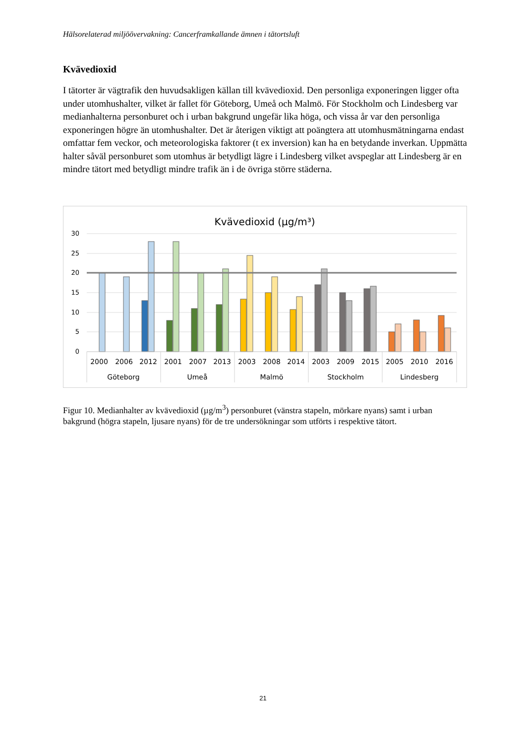Hälsorelaterad miljöövervakning: Cancerframkallande ämnen i tätortsluft
Kvävedioxid
I tätorter är vägtrafik den huvudsakligen källan till kvävedioxid. Den personliga exponeringen ligger ofta under utomhushalter, vilket är fallet för Göteborg, Umeå och Malmö. För Stockholm och Lindesberg var medianhalterna personburet och i urban bakgrund ungefär lika höga, och vissa år var den personliga exponeringen högre än utomhushalter. Det är återigen viktigt att poängtera att utomhusmätningarna endast omfattar fem veckor, och meteorologiska faktorer (t ex inversion) kan ha en betydande inverkan. Uppmätta halter såväl personburet som utomhus är betydligt lägre i Lindesberg vilket avspeglar att Lindesberg är en mindre tätort med betydligt mindre trafik än i de övriga större städerna.
Kvävedioxid (µg/m³)
30
25
20
15
10
5
0
2000
2006
2012
2001
2007
2013
2003
2008
2014
2003
2009
2015
2005
2010
2016
Göteborg
Umeå
Malmö
Stockholm
Lindesberg
Figur 10. Medianhalter av kvävedioxid (µg/m<sup>3</sup>) personburet (vänstra stapeln, mörkare nyans) samt i urban bakgrund (högra stapeln, ljusare nyans) för de tre undersökningar som utförts i respektive tätort.
21